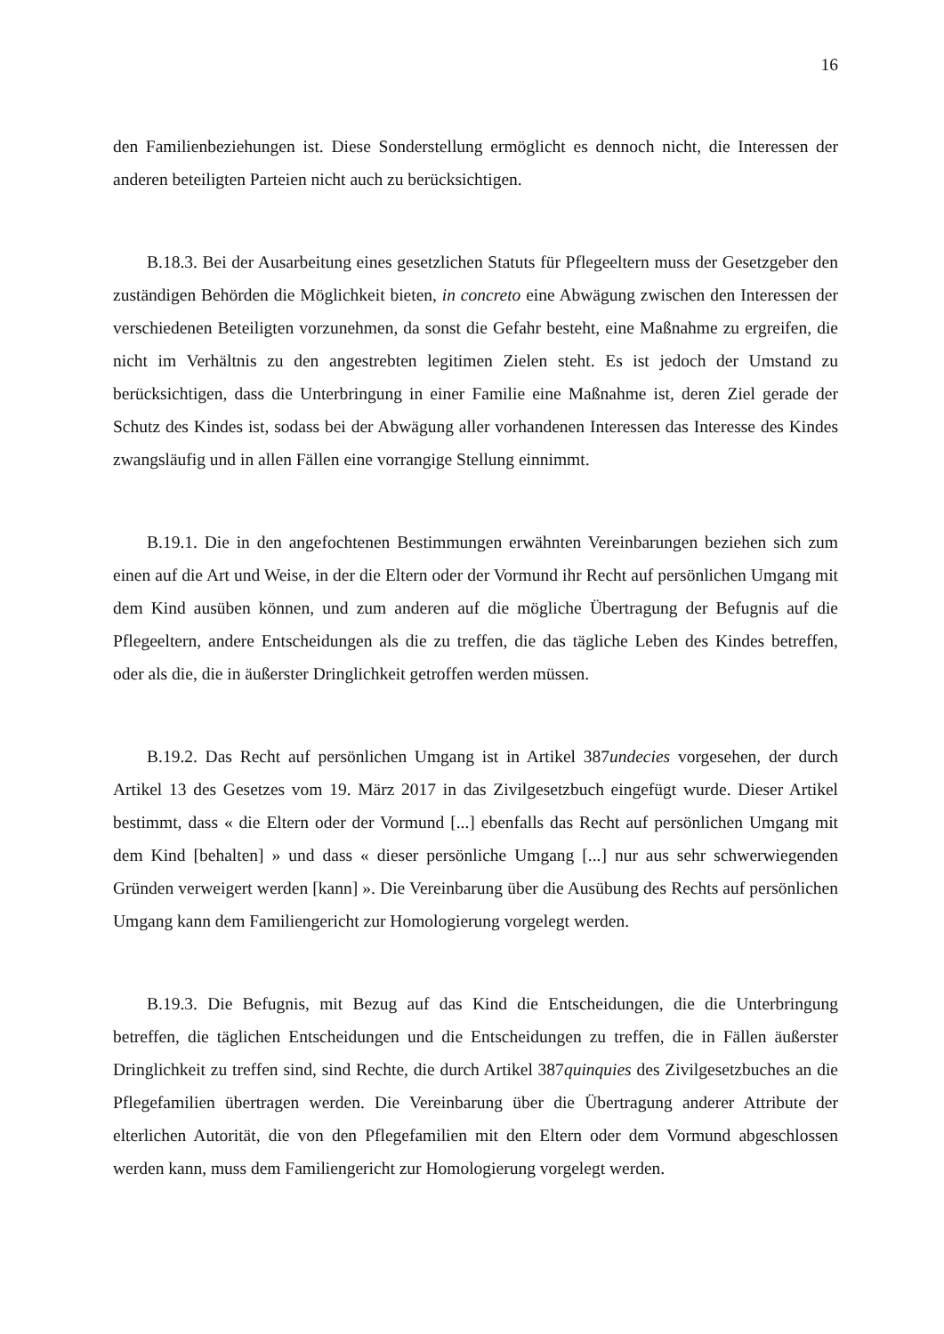16
den Familienbeziehungen ist. Diese Sonderstellung ermöglicht es dennoch nicht, die Interessen der anderen beteiligten Parteien nicht auch zu berücksichtigen.
B.18.3. Bei der Ausarbeitung eines gesetzlichen Statuts für Pflegeeltern muss der Gesetzgeber den zuständigen Behörden die Möglichkeit bieten, in concreto eine Abwägung zwischen den Interessen der verschiedenen Beteiligten vorzunehmen, da sonst die Gefahr besteht, eine Maßnahme zu ergreifen, die nicht im Verhältnis zu den angestrebten legitimen Zielen steht. Es ist jedoch der Umstand zu berücksichtigen, dass die Unterbringung in einer Familie eine Maßnahme ist, deren Ziel gerade der Schutz des Kindes ist, sodass bei der Abwägung aller vorhandenen Interessen das Interesse des Kindes zwangsläufig und in allen Fällen eine vorrangige Stellung einnimmt.
B.19.1. Die in den angefochtenen Bestimmungen erwähnten Vereinbarungen beziehen sich zum einen auf die Art und Weise, in der die Eltern oder der Vormund ihr Recht auf persönlichen Umgang mit dem Kind ausüben können, und zum anderen auf die mögliche Übertragung der Befugnis auf die Pflegeeltern, andere Entscheidungen als die zu treffen, die das tägliche Leben des Kindes betreffen, oder als die, die in äußerster Dringlichkeit getroffen werden müssen.
B.19.2. Das Recht auf persönlichen Umgang ist in Artikel 387undecies vorgesehen, der durch Artikel 13 des Gesetzes vom 19. März 2017 in das Zivilgesetzbuch eingefügt wurde. Dieser Artikel bestimmt, dass « die Eltern oder der Vormund [...] ebenfalls das Recht auf persönlichen Umgang mit dem Kind [behalten] » und dass « dieser persönliche Umgang [...] nur aus sehr schwerwiegenden Gründen verweigert werden [kann] ». Die Vereinbarung über die Ausübung des Rechts auf persönlichen Umgang kann dem Familiengericht zur Homologierung vorgelegt werden.
B.19.3. Die Befugnis, mit Bezug auf das Kind die Entscheidungen, die die Unterbringung betreffen, die täglichen Entscheidungen und die Entscheidungen zu treffen, die in Fällen äußerster Dringlichkeit zu treffen sind, sind Rechte, die durch Artikel 387quinquies des Zivilgesetzbuches an die Pflegefamilien übertragen werden. Die Vereinbarung über die Übertragung anderer Attribute der elterlichen Autorität, die von den Pflegefamilien mit den Eltern oder dem Vormund abgeschlossen werden kann, muss dem Familiengericht zur Homologierung vorgelegt werden.